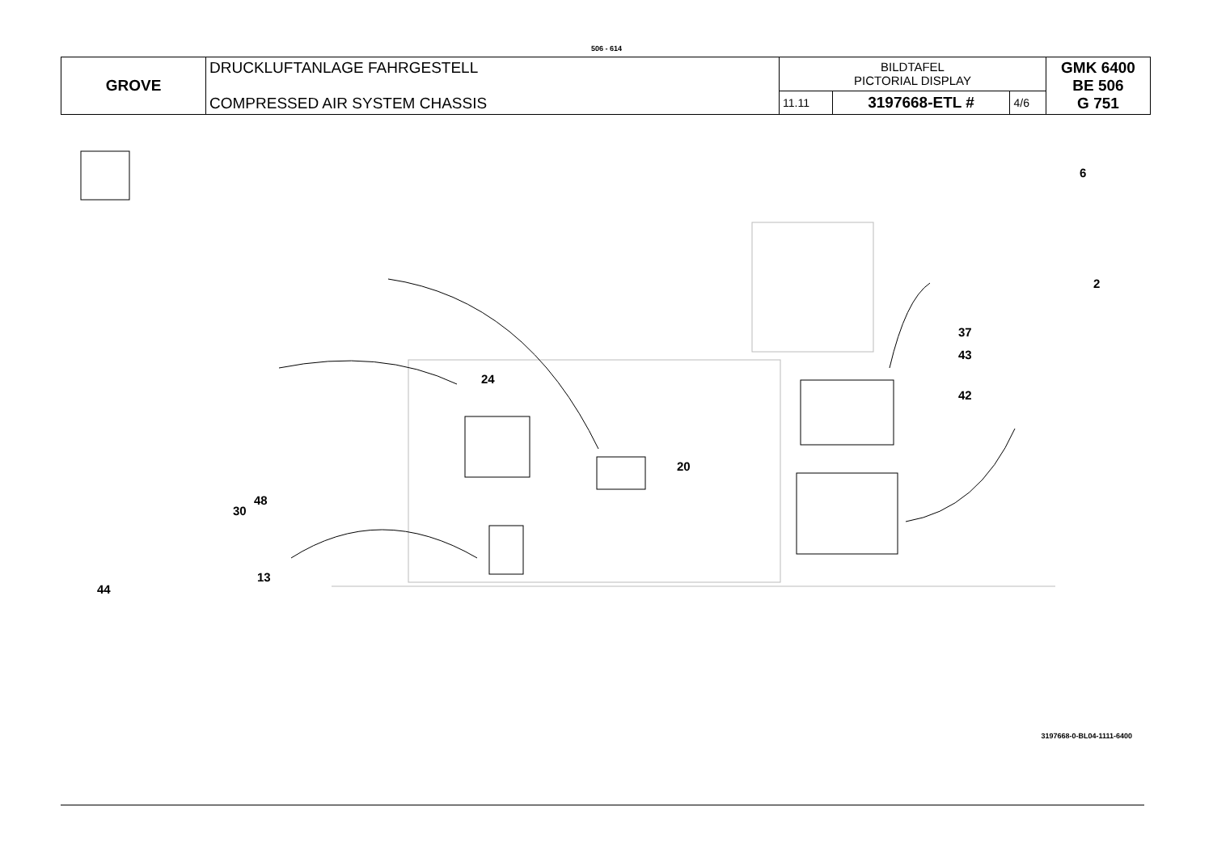506 - 614
| GROVE | DRUCKLUFTANLAGE FAHRGESTELL COMPRESSED AIR SYSTEM CHASSIS | BILDTAFEL PICTORIAL DISPLAY | | | GMK 6400 BE 506 G 751 |
| | | 11.11 | 3197668-ETL # | 4/6 | |
24
20
6
2
37
43
42
30
48
13
44
3197668-0-BL04-1111-6400